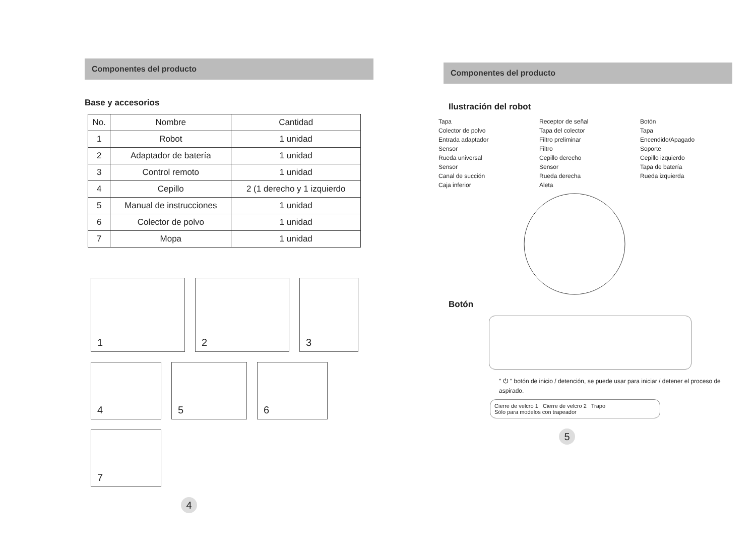Componentes del producto
Base y accesorios
| No. | Nombre | Cantidad |
| --- | --- | --- |
| 1 | Robot | 1 unidad |
| 2 | Adaptador de batería | 1 unidad |
| 3 | Control remoto | 1 unidad |
| 4 | Cepillo | 2 (1 derecho y 1 izquierdo |
| 5 | Manual de instrucciones | 1 unidad |
| 6 | Colector de polvo | 1 unidad |
| 7 | Mopa | 1 unidad |
1
2
3
4
5
6
7
4
Componentes del producto
Ilustración del robot
Tapa
Receptor de señal
Botón
Colector de polvo
Tapa del colector
Tapa
Entrada adaptador
Filtro preliminar
Encendido/Apagado
Sensor
Filtro
Soporte
Rueda universal
Cepillo derecho
Cepillo izquierdo
Sensor
Sensor
Tapa de batería
Canal de succión
Rueda derecha
Rueda izquierda
Caja inferior
Aleta
Botón
" ⏻ " botón de inicio / detención, se puede usar para iniciar / detener el proceso de aspirado.
Cierre de velcro 1 Cierre de velcro 2 Trapo
Sólo para modelos con trapeador
5